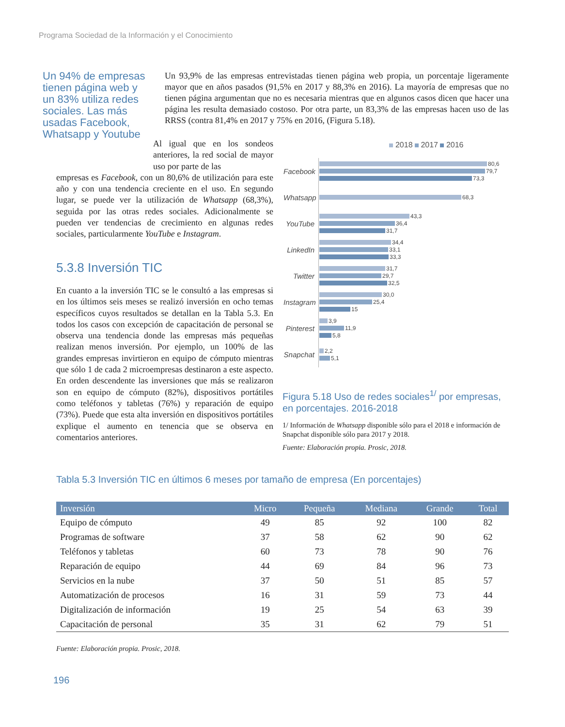Programa Sociedad de la Información y el Conocimiento
Un 94% de empresas tienen página web y un 83% utiliza redes sociales. Las más usadas Facebook, Whatsapp y Youtube
Un 93,9% de las empresas entrevistadas tienen página web propia, un porcentaje ligeramente mayor que en años pasados (91,5% en 2017 y 88,3% en 2016). La mayoría de empresas que no tienen página argumentan que no es necesaria mientras que en algunos casos dicen que hacer una página les resulta demasiado costoso. Por otra parte, un 83,3% de las empresas hacen uso de las RRSS (contra 81,4% en 2017 y 75% en 2016, (Figura 5.18).
Al igual que en los sondeos anteriores, la red social de mayor uso por parte de las
empresas es Facebook, con un 80,6% de utilización para este año y con una tendencia creciente en el uso. En segundo lugar, se puede ver la utilización de Whatsapp (68,3%), seguida por las otras redes sociales. Adicionalmente se pueden ver tendencias de crecimiento en algunas redes sociales, particularmente YouTube e Instagram.
5.3.8 Inversión TIC
En cuanto a la inversión TIC se le consultó a las empresas si en los últimos seis meses se realizó inversión en ocho temas específicos cuyos resultados se detallan en la Tabla 5.3. En todos los casos con excepción de capacitación de personal se observa una tendencia donde las empresas más pequeñas realizan menos inversión. Por ejemplo, un 100% de las grandes empresas invirtieron en equipo de cómputo mientras que sólo 1 de cada 2 microempresas destinaron a este aspecto. En orden descendente las inversiones que más se realizaron son en equipo de cómputo (82%), dispositivos portátiles como teléfonos y tabletas (76%) y reparación de equipo (73%). Puede que esta alta inversión en dispositivos portátiles explique el aumento en tenencia que se observa en comentarios anteriores.
2018 2017 2016
Facebook
80,6
79,7
73,3
Whatsapp
68,3
YouTube
43,3
36,4
31,7
LinkedIn
34,4
33,1
33,3
Twitter
31,7
29,7
32,5
Instagram
30,0
25,4
15
Pinterest
3,9
11,9
5,8
Snapchat
2,2
5,1
Figura 5.18 Uso de redes sociales<sup>1/</sup> por empresas, en porcentajes. 2016-2018
1/ Información de Whatsapp disponible sólo para el 2018 e información de Snapchat disponible sólo para 2017 y 2018.
Fuente: Elaboración propia. Prosic, 2018.
Tabla 5.3 Inversión TIC en últimos 6 meses por tamaño de empresa (En porcentajes)
| Inversión | Micro | Pequeña | Mediana | Grande | Total |
| --- | --- | --- | --- | --- | --- |
| Equipo de cómputo | 49 | 85 | 92 | 100 | 82 |
| Programas de software | 37 | 58 | 62 | 90 | 62 |
| Teléfonos y tabletas | 60 | 73 | 78 | 90 | 76 |
| Reparación de equipo | 44 | 69 | 84 | 96 | 73 |
| Servicios en la nube | 37 | 50 | 51 | 85 | 57 |
| Automatización de procesos | 16 | 31 | 59 | 73 | 44 |
| Digitalización de información | 19 | 25 | 54 | 63 | 39 |
| Capacitación de personal | 35 | 31 | 62 | 79 | 51 |
Fuente: Elaboración propia. Prosic, 2018.
196